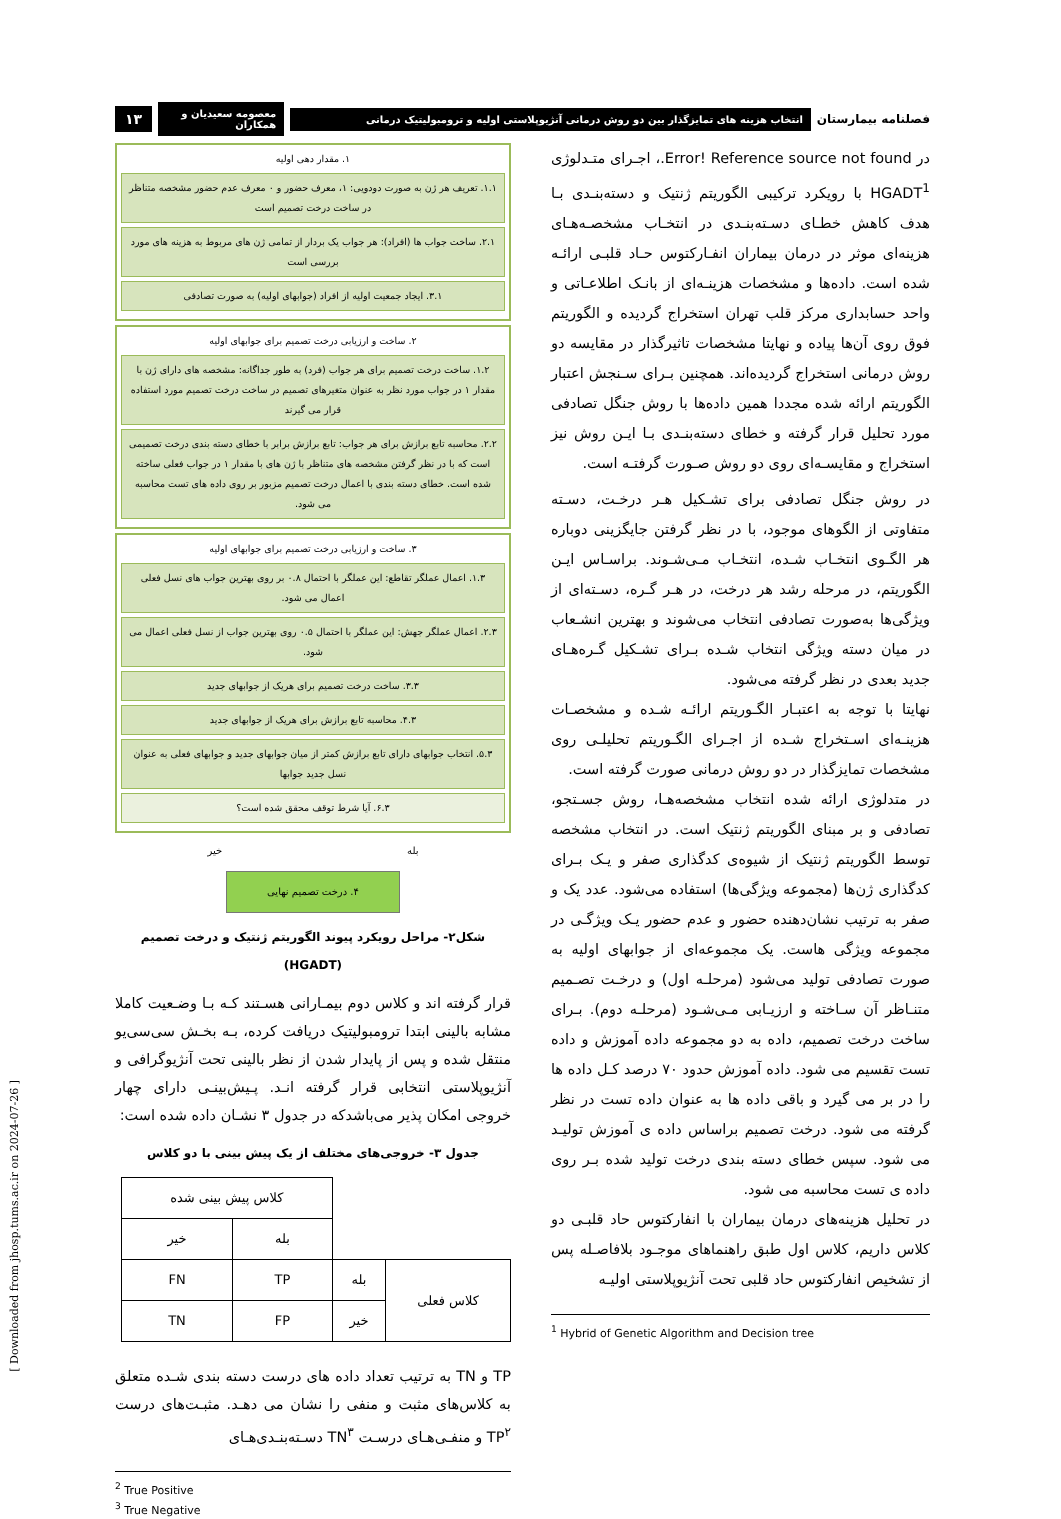فصلنامه بیمارستان انتخاب هزینه های تمایزگذار بین دو روش درمانی آنژیوپلاستی اولیه و ترومبولیتیک درمانی معصومه سعیدیان و همکاران ۱۳
در Error! Reference source not found.، اجـرای متـدلوژی HGADT<sup>1</sup> با رویکرد ترکیبی الگوریتم ژنتیک و دسته‌بنـدی بـا هدف کاهش خطـای دسـته‌بنـدی در انتخـاب مشخصـه‌هـای هزینه‌ای موثر در درمان بیماران انفـارکتوس حـاد قلبـی ارائـه شده است. داده‌ها و مشخصات هزینـه‌ای از بانـک اطلاعـاتی و واحد حسابداری مرکز قلب تهران استخراج گردیده و الگوریتم فوق روی آن‌ها پیاده و نهایتا مشخصات تاثیرگذار در مقایسه دو روش درمانی استخراج گردیده‌اند. همچنین بـرای سـنجش اعتبار الگوریتم ارائه شده مجددا همین داده‌ها با روش جنگل تصادفی مورد تحلیل قرار گرفته و خطای دسته‌بنـدی بـا ایـن روش نیز استخراج و مقایسـه‌ای روی دو روش صـورت گرفتـه است.
در روش جنگل تصادفی برای تشـکیل هـر درخـت، دسـته متفاوتی از الگوهای موجود، با در نظر گرفتن جایگزینی دوباره هر الگـوی انتخـاب شـده، انتخـاب مـی‌شـوند. براسـاس ایـن الگوریتم، در مرحله رشد هر درخت، در هـر گـره، دسـته‌ای از ویژگی‌ها به‌صورت تصادفی انتخاب می‌شوند و بهترین انشـعاب در میان دسته ویژگی انتخاب شـده بـرای تشـکیل گـره‌هـای جدید بعدی در نظر گرفته می‌شود.
نهایتا با توجه به اعتبـار الگـوریتم ارائـه شـده و مشخصـات هزینـه‌ای اسـتخراج شـده از اجـرای الگـوریتم تحلیلـی روی مشخصات تمایزگذار در دو روش درمانی صورت گرفته است.
در متدلوژی ارائه شده انتخاب مشخصه‌هـا، روش جسـتجو، تصادفی و بر مبنای الگوریتم ژنتیک است. در انتخاب مشخصه توسط الگوریتم ژنتیک از شیوه‌ی کدگذاری صفر و یـک بـرای کدگذاری ژن‌ها (مجموعه ویژگی‌ها) استفاده می‌شود. عدد یک و صفر به ترتیب نشان‌دهنده حضور و عدم حضور یـک ویژگـی در مجموعه ویژگی هاست. یک مجموعه‌ای از جوابهای اولیه به صورت تصادفی تولید می‌شود (مرحلـه اول) و درخـت تصـمیم متنـاظر آن سـاخته و ارزیـابی مـی‌شـود (مرحلـه دوم). بـرای ساخت درخت تصمیم، داده به دو مجموعه داده آموزش و داده تست تقسیم می شود. داده آموزش حدود ۷۰ درصد کـل داده ها را در بر می گیرد و باقی داده ها به عنوان داده تست در نظر گرفته می شود. درخت تصمیم براساس داده ی آموزش تولیـد می شود. سپس خطای دسته بندی درخت تولید شده بـر روی داده ی تست محاسبه می شود.
در تحلیل هزینه‌های درمان بیماران با انفارکتوس حاد قلبـی دو کلاس داریم، کلاس اول طبق راهنماهای موجـود بلافاصـله پس از تشخیص انفارکتوس حاد قلبی تحت آنژیوپلاستی اولیـه
<sup>1</sup> Hybrid of Genetic Algorithm and Decision tree
۱. مقدار دهی اولیه
۱.۱. تعریف هر ژن به صورت دودویی: ۱، معرف حضور و ۰ معرف عدم حضور مشخصه متناظر در ساخت درخت تصمیم است
۲.۱. ساخت جواب ها (افراد): هر جواب یک بردار از تمامی ژن های مربوط به هزینه های مورد بررسی است
۳.۱. ایجاد جمعیت اولیه از افراد (جوابهای اولیه) به صورت تصادفی
۲. ساخت و ارزیابی درخت تصمیم برای جوابهای اولیه
۱.۲. ساخت درخت تصمیم برای هر جواب (فرد) به طور جداگانه: مشخصه های دارای ژن با مقدار ۱ در جواب مورد نظر به عنوان متغیرهای تصمیم در ساخت درخت تصمیم مورد استفاده قرار می گیرند
۲.۲. محاسبه تابع برازش برای هر جواب: تابع برازش برابر با خطای دسته بندی درخت تصمیمی است که با در نظر گرفتن مشخصه های متناظر با ژن های با مقدار ۱ در جواب فعلی ساخته شده است. خطای دسته بندی با اعمال درخت تصمیم مزبور بر روی داده های تست محاسبه می شود.
۳. ساخت و ارزیابی درخت تصمیم برای جوابهای اولیه
۱.۳. اعمال عملگر تقاطع: این عملگر با احتمال ۰.۸ بر روی بهترین جواب های نسل فعلی اعمال می شود.
۲.۳. اعمال عملگر جهش: این عملگر با احتمال ۰.۵ روی بهترین جواب از نسل فعلی اعمال می شود.
۳.۳. ساخت درخت تصمیم برای هریک از جوابهای جدید
۴.۳. محاسبه تابع برازش برای هریک از جوابهای جدید
۵.۳. انتخاب جوابهای دارای تابع برازش کمتر از میان جوابهای جدید و جوابهای فعلی به عنوان نسل جدید جوابها
۶.۳. آیا شرط توقف محقق شده است؟
بله خیر
۴. درخت تصمیم نهایی
شکل۲- مراحل رویکرد پیوند الگوریتم ژنتیک و درخت تصمیم (HGADT)
قرار گرفته اند و کلاس دوم بیمـارانی هسـتند کـه بـا وضـعیت کاملا مشابه بالینی ابتدا ترومبولیتیک دریافت کرده، بـه بخـش سی‌سی‌یو منتقل شده و پس از پایدار شدن از نظر بالینی تحت آنژیوگرافی و آنژیوپلاستی انتخابی قرار گرفته انـد. پـیش‌بینـی دارای چهار خروجی امکان پذیر می‌باشدکه در جدول ۳ نشـان داده شده است:
جدول ۳- خروجی‌های مختلف از یک پیش بینی با دو کلاس
| | | کلاس پیش بینی شده | |
| --- | --- | --- | --- |
| | | بله | خیر |
| کلاس فعلی | بله | TP | FN |
| | خیر | FP | TN |
TP و TN به ترتیب تعداد داده های درست دسته بندی شـده متعلق به کلاس‌های مثبت و منفی را نشان می دهـد. مثبـت‌های درست TP<sup>۲</sup> و منفـی‌هـای درسـت TN<sup>۳</sup> دسـته‌بنـدی‌هـای
<sup>2</sup> True Positive
<sup>3</sup> True Negative
[ Downloaded from jhosp.tums.ac.ir on 2024-07-26 ]